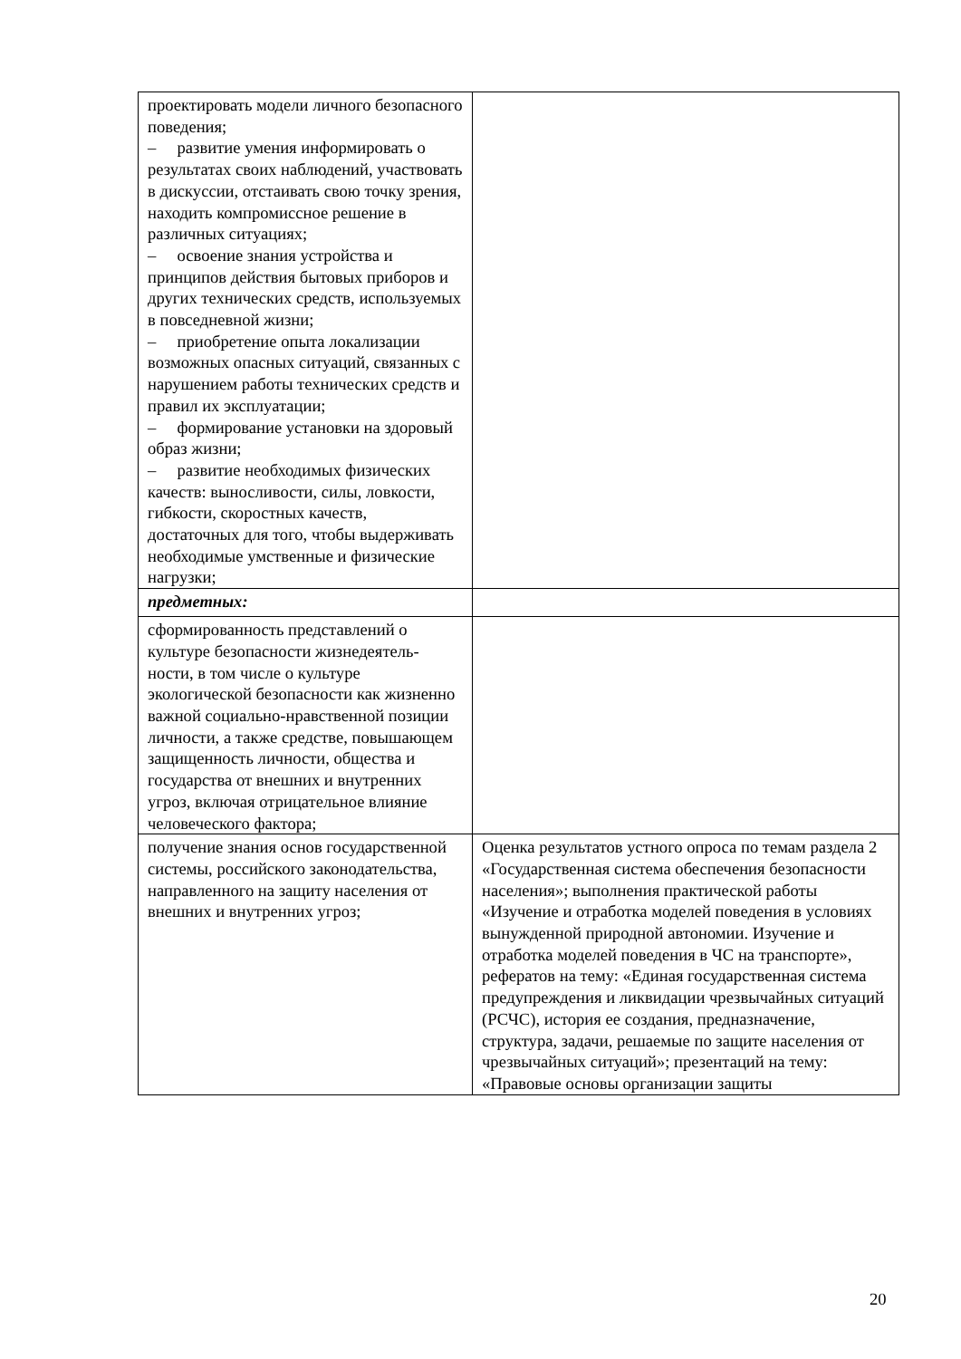| проектировать модели личного безопасного поведения; – развитие умения информировать о результатах своих наблюдений, участвовать в дискуссии, отстаивать свою точку зрения, находить компромиссное решение в различных ситуациях; – освоение знания устройства и принципов действия бытовых приборов и других технических средств, используемых в повседневной жизни; – приобретение опыта локализации возможных опасных ситуаций, связанных с нарушением работы технических средств и правил их эксплуатации; – формирование установки на здоровый образ жизни; – развитие необходимых физических качеств: выносливости, силы, ловкости, гибкости, скоростных качеств, достаточных для того, чтобы выдерживать необходимые умственные и физические нагрузки; | |
| предметных: | |
| сформированность представлений о культуре безопасности жизнедеятель-ности, в том числе о культуре экологической безопасности как жизненно важной социально-нравственной позиции личности, а также средстве, повышающем защищенность личности, общества и государства от внешних и внутренних угроз, включая отрицательное влияние человеческого фактора; | |
| получение знания основ государственной системы, российского законодательства, направленного на защиту населения от внешних и внутренних угроз; | Оценка результатов устного опроса по темам раздела 2 «Государственная система обеспечения безопасности населения»; выполнения практической работы «Изучение и отработка моделей поведения в условиях вынужденной природной автономии. Изучение и отработка моделей поведения в ЧС на транспорте», рефератов на тему: «Единая государственная система предупреждения и ликвидации чрезвычайных ситуаций (РСЧС), история ее создания, предназначение, структура, задачи, решаемые по защите населения от чрезвычайных ситуаций»; презентаций на тему: «Правовые основы организации защиты |
20